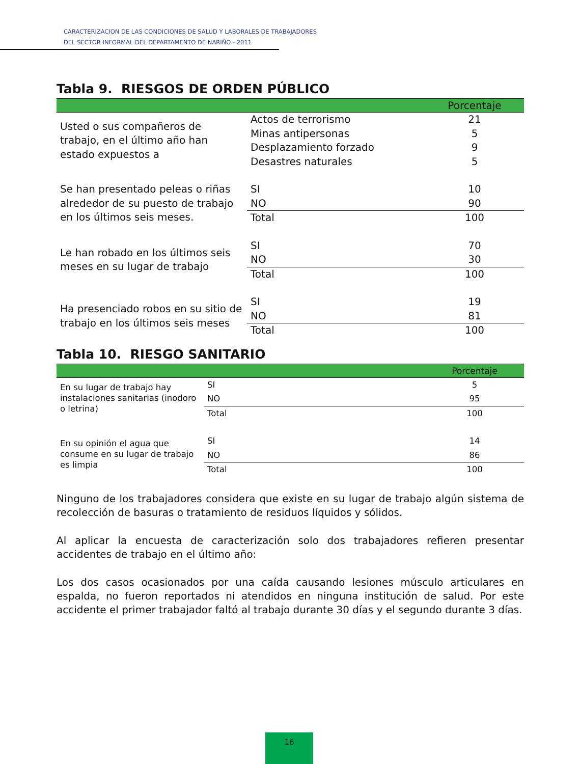CARACTERIZACION DE LAS CONDICIONES DE SALUD Y LABORALES DE TRABAJADORES
DEL SECTOR INFORMAL DEL DEPARTAMENTO DE NARIÑO - 2011
Tabla 9. RIESGOS DE ORDEN PÚBLICO
| | | Porcentaje |
| --- | --- | --- |
| Usted o sus compañeros de trabajo, en el último año han estado expuestos a | Actos de terrorismo | 21 |
| | Minas antipersonas | 5 |
| | Desplazamiento forzado | 9 |
| | Desastres naturales | 5 |
| Se han presentado peleas o riñas alrededor de su puesto de trabajo en los últimos seis meses. | SI | 10 |
| | NO | 90 |
| | Total | 100 |
| Le han robado en los últimos seis meses en su lugar de trabajo | SI | 70 |
| | NO | 30 |
| | Total | 100 |
| Ha presenciado robos en su sitio de trabajo en los últimos seis meses | SI | 19 |
| | NO | 81 |
| | Total | 100 |
Tabla 10. RIESGO SANITARIO
| | | Porcentaje |
| --- | --- | --- |
| En su lugar de trabajo hay instalaciones sanitarias (inodoro o letrina) | SI | 5 |
| | NO | 95 |
| | Total | 100 |
| En su opinión el agua que consume en su lugar de trabajo es limpia | SI | 14 |
| | NO | 86 |
| | Total | 100 |
Ninguno de los trabajadores considera que existe en su lugar de trabajo algún sistema de recolección de basuras o tratamiento de residuos líquidos y sólidos.
Al aplicar la encuesta de caracterización solo dos trabajadores refieren presentar accidentes de trabajo en el último año:
Los dos casos ocasionados por una caída causando lesiones músculo articulares en espalda, no fueron reportados ni atendidos en ninguna institución de salud. Por este accidente el primer trabajador faltó al trabajo durante 30 días y el segundo durante 3 días.
16